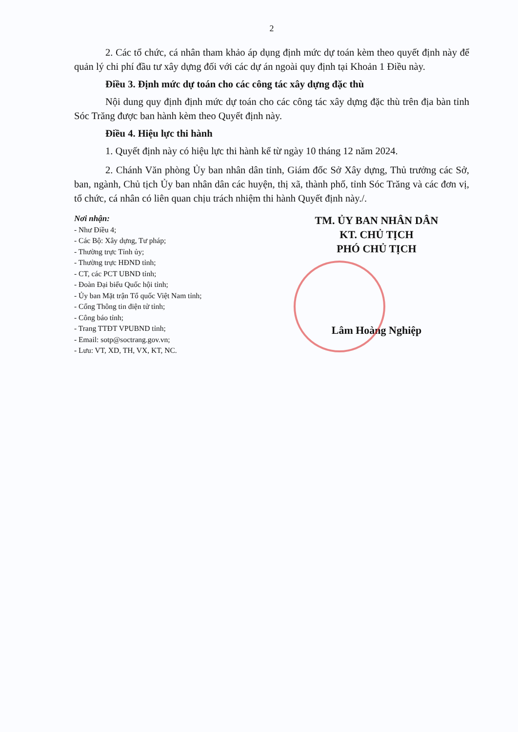2
2. Các tổ chức, cá nhân tham khảo áp dụng định mức dự toán kèm theo quyết định này để quản lý chi phí đầu tư xây dựng đối với các dự án ngoài quy định tại Khoản 1 Điều này.
Điều 3. Định mức dự toán cho các công tác xây dựng đặc thù
Nội dung quy định định mức dự toán cho các công tác xây dựng đặc thù trên địa bàn tỉnh Sóc Trăng được ban hành kèm theo Quyết định này.
Điều 4. Hiệu lực thi hành
1. Quyết định này có hiệu lực thi hành kể từ ngày 10 tháng 12 năm 2024.
2. Chánh Văn phòng Ủy ban nhân dân tỉnh, Giám đốc Sở Xây dựng, Thủ trưởng các Sở, ban, ngành, Chủ tịch Ủy ban nhân dân các huyện, thị xã, thành phố, tỉnh Sóc Trăng và các đơn vị, tổ chức, cá nhân có liên quan chịu trách nhiệm thi hành Quyết định này./.
Nơi nhận:
- Như Điều 4;
- Các Bộ: Xây dựng, Tư pháp;
- Thường trực Tỉnh ủy;
- Thường trực HĐND tỉnh;
- CT, các PCT UBND tỉnh;
- Đoàn Đại biểu Quốc hội tỉnh;
- Ủy ban Mặt trận Tổ quốc Việt Nam tỉnh;
- Cổng Thông tin điện tử tỉnh;
- Công báo tỉnh;
- Trang TTĐT VPUBND tỉnh;
- Email: sotp@soctrang.gov.vn;
- Lưu: VT, XD, TH, VX, KT, NC.
TM. ỦY BAN NHÂN DÂN
KT. CHỦ TỊCH
PHÓ CHỦ TỊCH
Lâm Hoàng Nghiệp